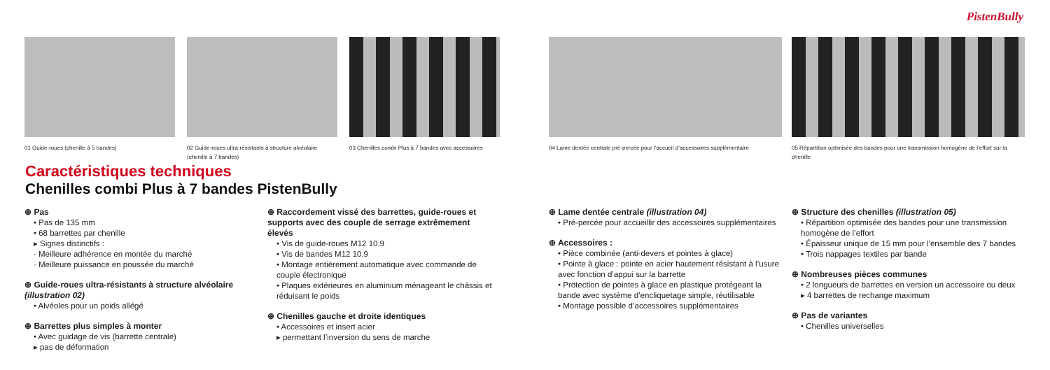PistenBully
01 Guide-roues (chenille à 5 bandes)
02 Guide-roues ultra-résistants à structure alvéolaire (chenille à 7 bandes)
03 Chenilles combi Plus à 7 bandes avec accessoires
04 Lame dentée centrale pré-percée pour l’accueil d’accessoires supplémentaire
05 Répartition optimisée des bandes pour une transmission homogène de l’effort sur la chenille
Caractéristiques techniques
Chenilles combi Plus à 7 bandes PistenBully
⊕ Pas
• Pas de 135 mm
• 68 barrettes par chenille
▸ Signes distinctifs :
· Meilleure adhérence en montée du marché
· Meilleure puissance en poussée du marché
⊕ Guide-roues ultra-résistants à structure alvéolaire (illustration 02)
• Alvéoles pour un poids allégé
⊕ Barrettes plus simples à monter
• Avec guidage de vis (barrette centrale)
▸ pas de déformation
⊕ Raccordement vissé des barrettes, guide-roues et supports avec des couple de serrage extrêmement élevés
• Vis de guide-roues M12 10.9
• Vis de bandes M12 10.9
• Montage entièrement automatique avec commande de couple électronique
• Plaques extérieures en aluminium ménageant le châssis et réduisant le poids
⊕ Chenilles gauche et droite identiques
• Accessoires et insert acier
▸ permettant l’inversion du sens de marche
⊕ Lame dentée centrale (illustration 04)
• Pré-percée pour accueillir des accessoires supplémentaires
⊕ Accessoires :
• Pièce combinée (anti-devers et pointes à glace)
• Pointe à glace : pointe en acier hautement résistant à l’usure avec fonction d’appui sur la barrette
• Protection de pointes à glace en plastique protégeant la bande avec système d’encliquetage simple, réutilisable
• Montage possible d’accessoires supplémentaires
⊕ Structure des chenilles (illustration 05)
• Répartition optimisée des bandes pour une transmission homogène de l’effort
• Épaisseur unique de 15 mm pour l’ensemble des 7 bandes
• Trois nappages textiles par bande
⊕ Nombreuses pièces communes
• 2 longueurs de barrettes en version un accessoire ou deux
▸ 4 barrettes de rechange maximum
⊕ Pas de variantes
• Chenilles universelles